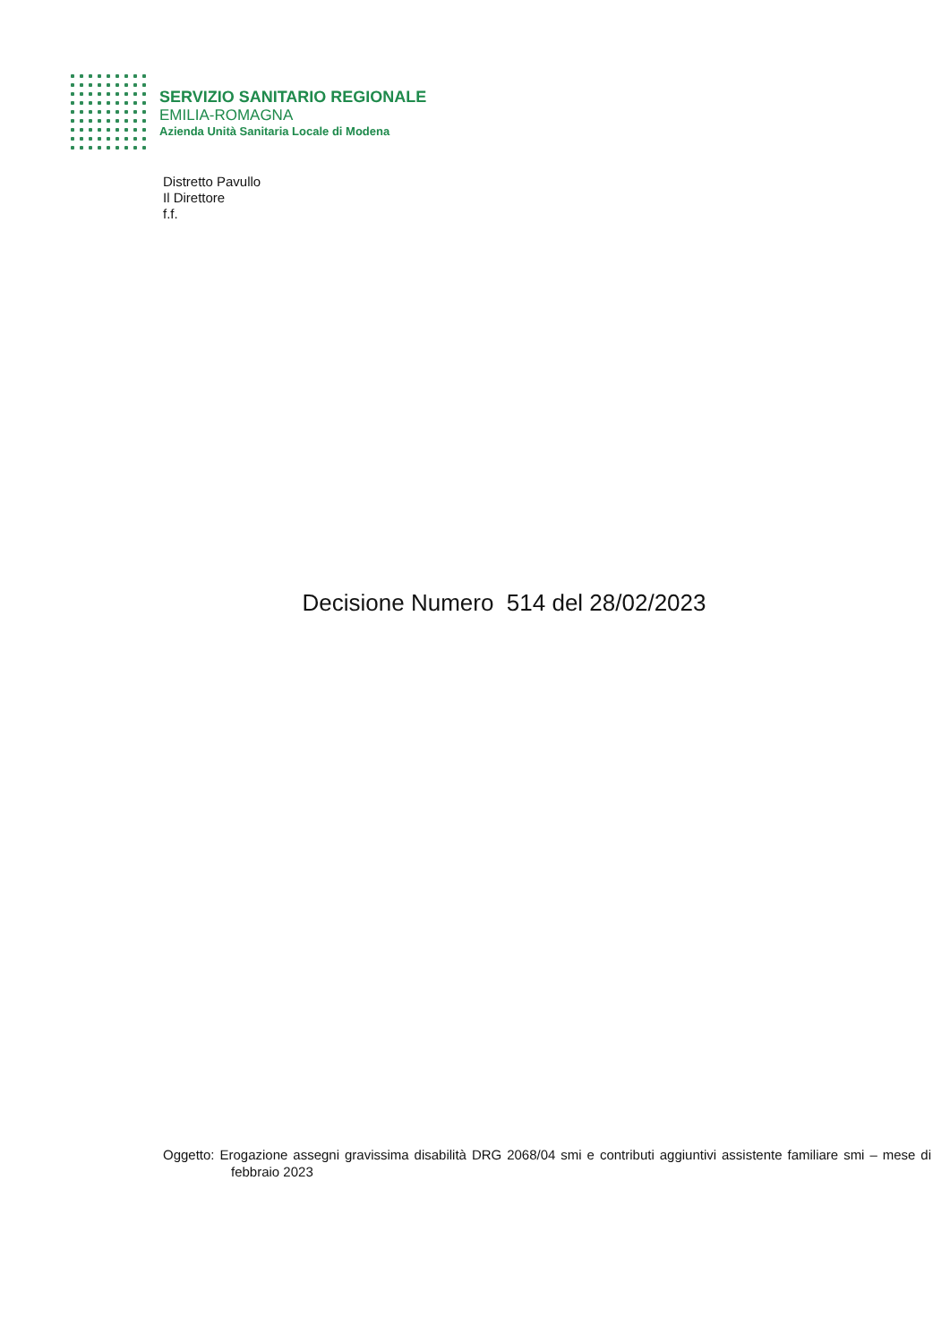SERVIZIO SANITARIO REGIONALE
EMILIA-ROMAGNA
Azienda Unità Sanitaria Locale di Modena
Distretto Pavullo
Il Direttore
f.f.
Decisione Numero 514 del 28/02/2023
Oggetto: Erogazione assegni gravissima disabilità DRG 2068/04 smi e contributi aggiuntivi assistente familiare smi – mese di febbraio 2023